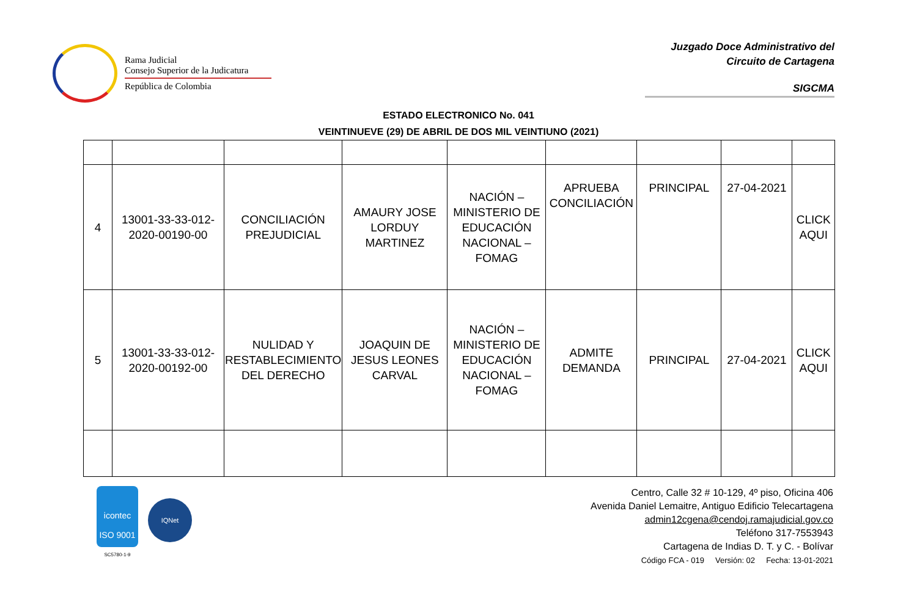Rama Judicial
Consejo Superior de la Judicatura
República de Colombia
Juzgado Doce Administrativo del
Circuito de Cartagena
SIGCMA
ESTADO ELECTRONICO No. 041
VEINTINUEVE (29) DE ABRIL DE DOS MIL VEINTIUNO (2021)
| 4 | 13001-33-33-012-2020-00190-00 | CONCILIACIÓN PREJUDICIAL | AMAURY JOSE LORDUY MARTINEZ | NACIÓN – MINISTERIO DE EDUCACIÓN NACIONAL – FOMAG | APRUEBA CONCILIACIÓN | PRINCIPAL | 27-04-2021 | CLICK AQUI |
| 5 | 13001-33-33-012-2020-00192-00 | NULIDAD Y RESTABLECIMIENTO DEL DERECHO | JOAQUIN DE JESUS LEONES CARVAL | NACIÓN – MINISTERIO DE EDUCACIÓN NACIONAL – FOMAG | ADMITE DEMANDA | PRINCIPAL | 27-04-2021 | CLICK AQUI |
icontec
ISO 9001
SC5780-1-9
IQNet
Centro, Calle 32 # 10-129, 4º piso, Oficina 406
Avenida Daniel Lemaitre, Antiguo Edificio Telecartagena
admin12cgena@cendoj.ramajudicial.gov.co
Teléfono 317-7553943
Cartagena de Indias D. T. y C. - Bolívar
Código FCA - 019 Versión: 02 Fecha: 13-01-2021